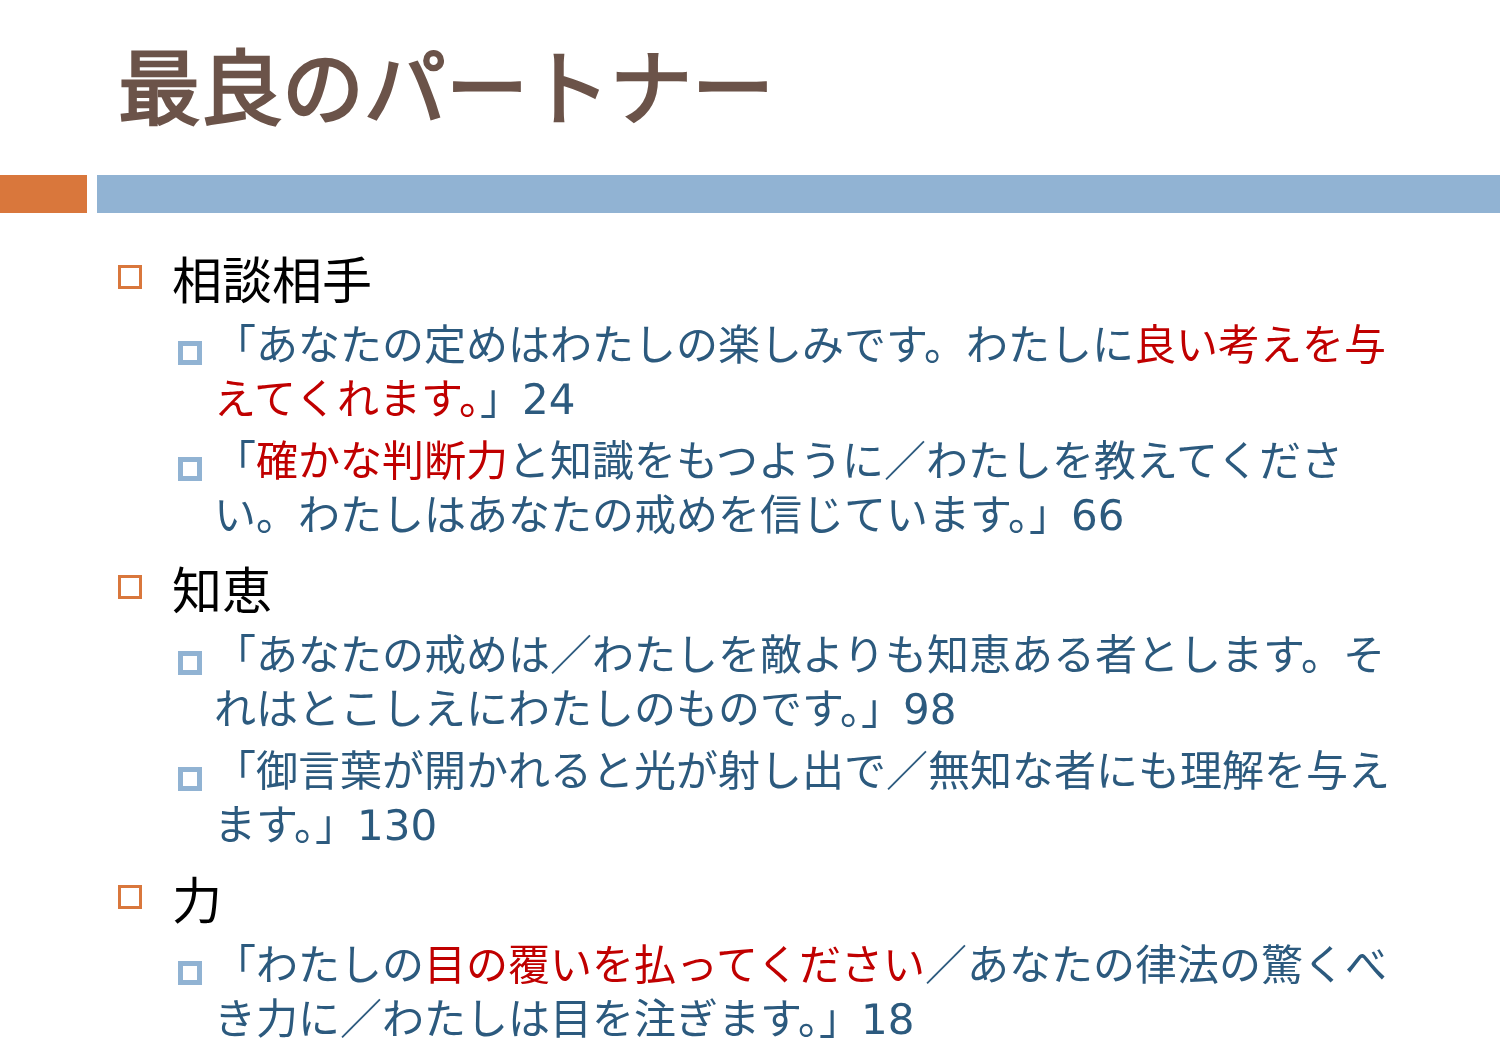最良のパートナー
相談相手
「あなたの定めはわたしの楽しみです。わたしに良い考えを与えてくれます。」24
「確かな判断力と知識をもつように／わたしを教えてください。わたしはあなたの戒めを信じています。」66
知恵
「あなたの戒めは／わたしを敵よりも知恵ある者とします。それはとこしえにわたしのものです。」98
「御言葉が開かれると光が射し出で／無知な者にも理解を与えます。」130
力
「わたしの目の覆いを払ってください／あなたの律法の驚くべき力に／わたしは目を注ぎます。」18